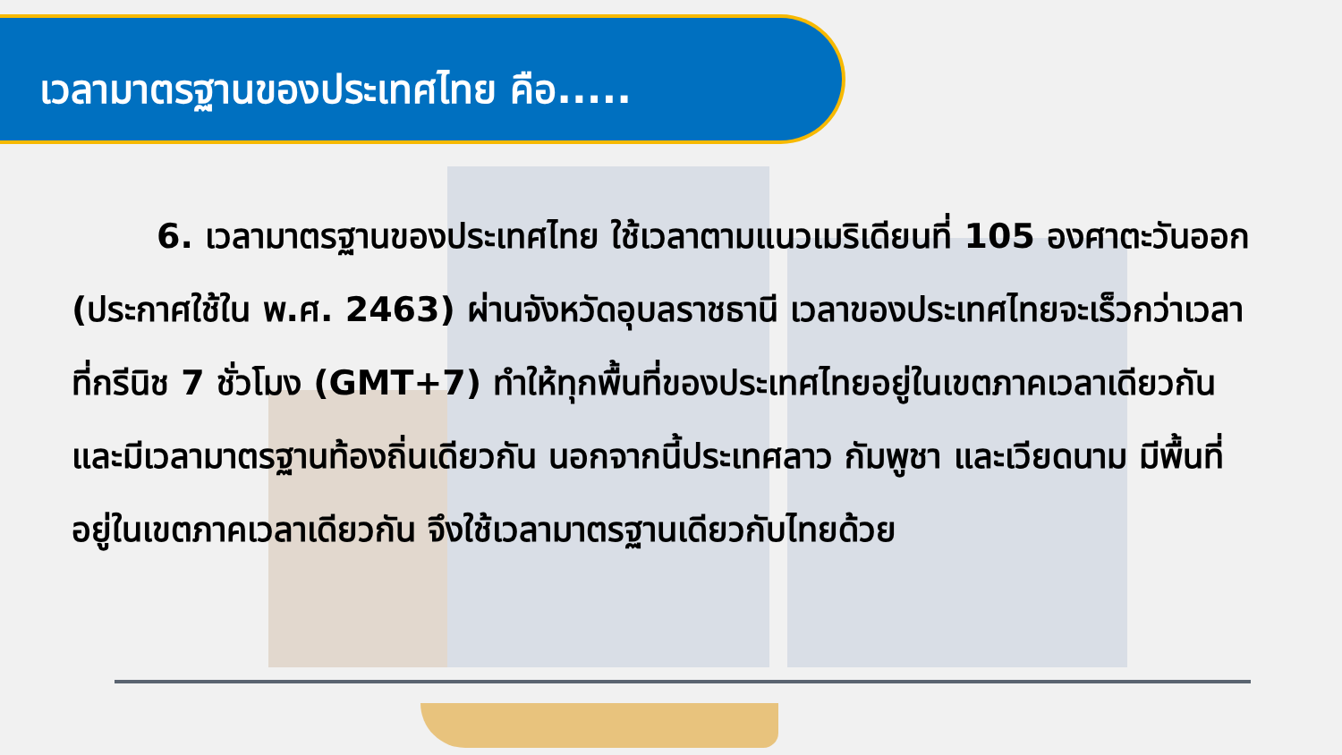เวลามาตรฐานของประเทศไทย คือ.....
6. เวลามาตรฐานของประเทศไทย ใช้เวลาตามแนวเมริเดียนที่ 105 องศาตะวันออก (ประกาศใช้ใน พ.ศ. 2463) ผ่านจังหวัดอุบลราชธานี เวลาของประเทศไทยจะเร็วกว่าเวลาที่กรีนิช 7 ชั่วโมง (GMT+7) ทำให้ทุกพื้นที่ของประเทศไทยอยู่ในเขตภาคเวลาเดียวกันและมีเวลามาตรฐานท้องถิ่นเดียวกัน นอกจากนี้ประเทศลาว กัมพูชา และเวียดนาม มีพื้นที่อยู่ในเขตภาคเวลาเดียวกัน จึงใช้เวลามาตรฐานเดียวกับไทยด้วย